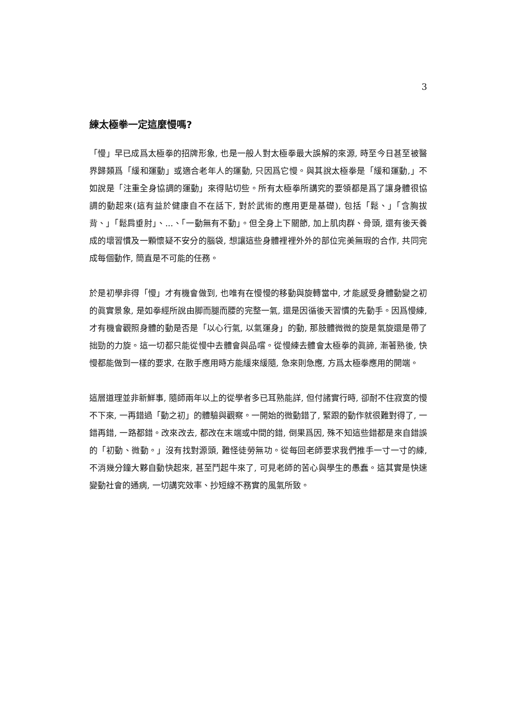3
練太極拳一定這麼慢嗎?
「慢」早已成爲太極拳的招牌形象, 也是一般人對太極拳最大誤解的來源, 時至今日甚至被醫界歸類爲「緩和運動」或適合老年人的運動, 只因爲它慢。與其說太極拳是「緩和運動,」不如說是「注重全身協調的運動」來得貼切些。所有太極拳所講究的要領都是爲了讓身體很協調的動起來(這有益於健康自不在話下, 對於武術的應用更是基礎), 包括「鬆、」「含胸拔背、」「鬆肩垂肘」、...、「一動無有不動」。但全身上下關節, 加上肌肉群、骨頭, 還有後天養成的壞習慣及一顆懷疑不安分的腦袋, 想讓這些身體裡裡外外的部位完美無瑕的合作, 共同完成每個動作, 簡直是不可能的任務。
於是初學非得「慢」才有機會做到, 也唯有在慢慢的移動與旋轉當中, 才能感受身體動變之初的眞實景象, 是如拳經所說由脚而腿而腰的完整一氣, 還是因循後天習慣的先動手。因爲慢練, 才有機會觀照身體的動是否是「以心行氣, 以氣運身」的動, 那肢體微微的旋是氣旋還是帶了拙勁的力旋。這一切都只能從慢中去體會與品嚐。從慢練去體會太極拳的眞諦, 漸著熟後, 快慢都能做到一樣的要求, 在散手應用時方能緩來緩隨, 急來則急應, 方爲太極拳應用的開端。
這層道理並非新鮮事, 隨師兩年以上的從學者多已耳熟能詳, 但付諸實行時, 卻耐不住寂寞的慢不下來, 一再錯過「動之初」的體驗與觀察。一開始的微動錯了, 緊跟的動作就很難對得了, 一錯再錯, 一路都錯。改來改去, 都改在末端或中間的錯, 倒果爲因, 殊不知這些錯都是來自錯誤的「初動、微動。」沒有找對源頭, 難怪徒勞無功。從每回老師要求我們推手一寸一寸的練, 不消幾分鐘大夥自動快起來, 甚至鬥起牛來了, 可見老師的苦心與學生的愚蠢。這其實是快速變動社會的通病, 一切講究效率、抄短線不務實的風氣所致。